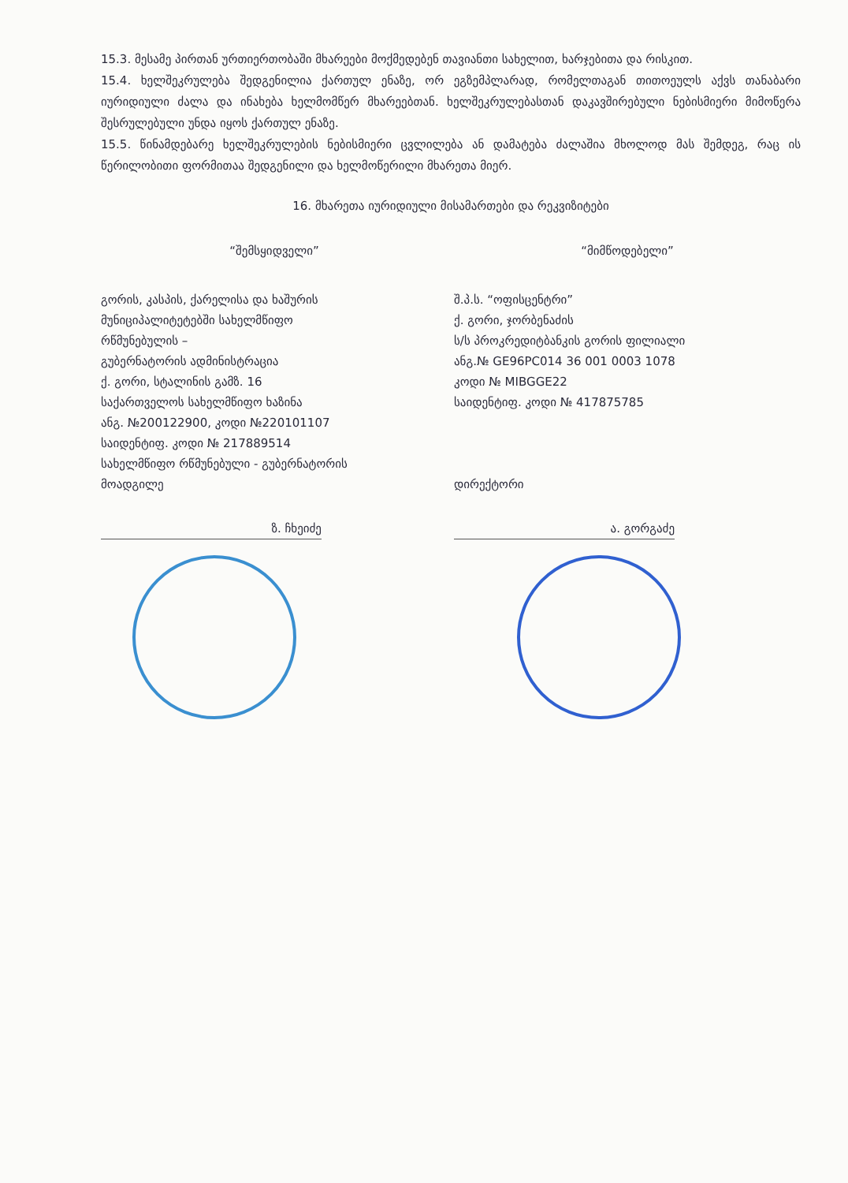15.3. მესამე პირთან ურთიერთობაში მხარეები მოქმედებენ თავიანთი სახელით, ხარჯებითა და რისკით.
15.4. ხელშეკრულება შედგენილია ქართულ ენაზე, ორ ეგზემპლარად, რომელთაგან თითოეულს აქვს თანაბარი იურიდიული ძალა და ინახება ხელმომწერ მხარეებთან. ხელშეკრულებასთან დაკავშირებული ნებისმიერი მიმოწერა შესრულებული უნდა იყოს ქართულ ენაზე.
15.5. წინამდებარე ხელშეკრულების ნებისმიერი ცვლილება ან დამატება ძალაშია მხოლოდ მას შემდეგ, რაც ის წერილობითი ფორმითაა შედგენილი და ხელმოწერილი მხარეთა მიერ.
16. მხარეთა იურიდიული მისამართები და რეკვიზიტები
“შემსყიდველი”
გორის, კასპის, ქარელისა და ხაშურის
მუნიციპალიტეტებში სახელმწიფო
რწმუნებულის –
გუბერნატორის ადმინისტრაცია
ქ. გორი, სტალინის გამზ. 16
საქართველოს სახელმწიფო ხაზინა
ანგ. №200122900, კოდი №220101107
საიდენტიფ. კოდი № 217889514
სახელმწიფო რწმუნებული - გუბერნატორის
მოადგილე
ზ. ჩხეიძე
“მიმწოდებელი”
შ.პ.ს. “ოფისცენტრი”
ქ. გორი, ჯორბენაძის
ს/ს პროკრედიტბანკის გორის ფილიალი
ანგ.№ GE96PC014 36 001 0003 1078
კოდი № MIBGGE22
საიდენტიფ. კოდი № 417875785
დირექტორი
ა. გორგაძე